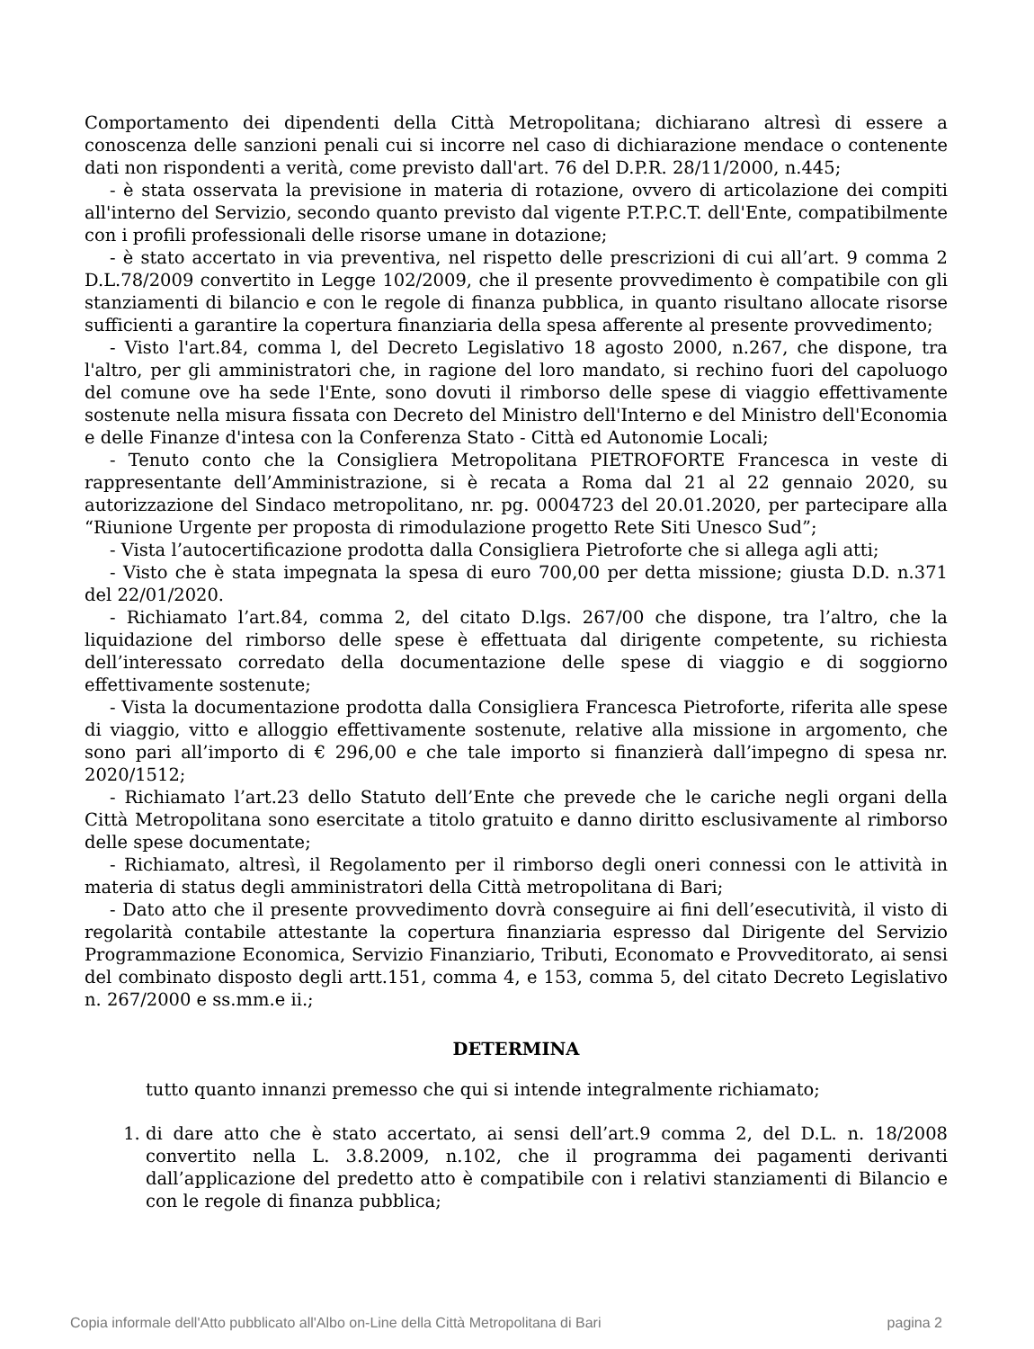Comportamento dei dipendenti della Città Metropolitana; dichiarano altresì di essere a conoscenza delle sanzioni penali cui si incorre nel caso di dichiarazione mendace o contenente dati non rispondenti a verità, come previsto dall'art. 76 del D.P.R. 28/11/2000, n.445;
- è stata osservata la previsione in materia di rotazione, ovvero di articolazione dei compiti all'interno del Servizio, secondo quanto previsto dal vigente P.T.P.C.T. dell'Ente, compatibilmente con i profili professionali delle risorse umane in dotazione;
- è stato accertato in via preventiva, nel rispetto delle prescrizioni di cui all’art. 9 comma 2 D.L.78/2009 convertito in Legge 102/2009, che il presente provvedimento è compatibile con gli stanziamenti di bilancio e con le regole di finanza pubblica, in quanto risultano allocate risorse sufficienti a garantire la copertura finanziaria della spesa afferente al presente provvedimento;
- Visto l'art.84, comma l, del Decreto Legislativo 18 agosto 2000, n.267, che dispone, tra l'altro, per gli amministratori che, in ragione del loro mandato, si rechino fuori del capoluogo del comune ove ha sede l'Ente, sono dovuti il rimborso delle spese di viaggio effettivamente sostenute nella misura fissata con Decreto del Ministro dell'Interno e del Ministro dell'Economia e delle Finanze d'intesa con la Conferenza Stato - Città ed Autonomie Locali;
- Tenuto conto che la Consigliera Metropolitana PIETROFORTE Francesca in veste di rappresentante dell’Amministrazione, si è recata a Roma dal 21 al 22 gennaio 2020, su autorizzazione del Sindaco metropolitano, nr. pg. 0004723 del 20.01.2020, per partecipare alla “Riunione Urgente per proposta di rimodulazione progetto Rete Siti Unesco Sud”;
- Vista l’autocertificazione prodotta dalla Consigliera Pietroforte che si allega agli atti;
- Visto che è stata impegnata la spesa di euro 700,00 per detta missione; giusta D.D. n.371 del 22/01/2020.
- Richiamato l’art.84, comma 2, del citato D.lgs. 267/00 che dispone, tra l’altro, che la liquidazione del rimborso delle spese è effettuata dal dirigente competente, su richiesta dell’interessato corredato della documentazione delle spese di viaggio e di soggiorno effettivamente sostenute;
- Vista la documentazione prodotta dalla Consigliera Francesca Pietroforte, riferita alle spese di viaggio, vitto e alloggio effettivamente sostenute, relative alla missione in argomento, che sono pari all’importo di € 296,00 e che tale importo si finanzierà dall’impegno di spesa nr. 2020/1512;
- Richiamato l’art.23 dello Statuto dell’Ente che prevede che le cariche negli organi della Città Metropolitana sono esercitate a titolo gratuito e danno diritto esclusivamente al rimborso delle spese documentate;
- Richiamato, altresì, il Regolamento per il rimborso degli oneri connessi con le attività in materia di status degli amministratori della Città metropolitana di Bari;
- Dato atto che il presente provvedimento dovrà conseguire ai fini dell’esecutività, il visto di regolarità contabile attestante la copertura finanziaria espresso dal Dirigente del Servizio Programmazione Economica, Servizio Finanziario, Tributi, Economato e Provveditorato, ai sensi del combinato disposto degli artt.151, comma 4, e 153, comma 5, del citato Decreto Legislativo n. 267/2000 e ss.mm.e ii.;
DETERMINA
tutto quanto innanzi premesso che qui si intende integralmente richiamato;
1. di dare atto che è stato accertato, ai sensi dell’art.9 comma 2, del D.L. n. 18/2008 convertito nella L. 3.8.2009, n.102, che il programma dei pagamenti derivanti dall’applicazione del predetto atto è compatibile con i relativi stanziamenti di Bilancio e con le regole di finanza pubblica;
Copia informale dell'Atto pubblicato all'Albo on-Line della Città Metropolitana di Bari pagina 2